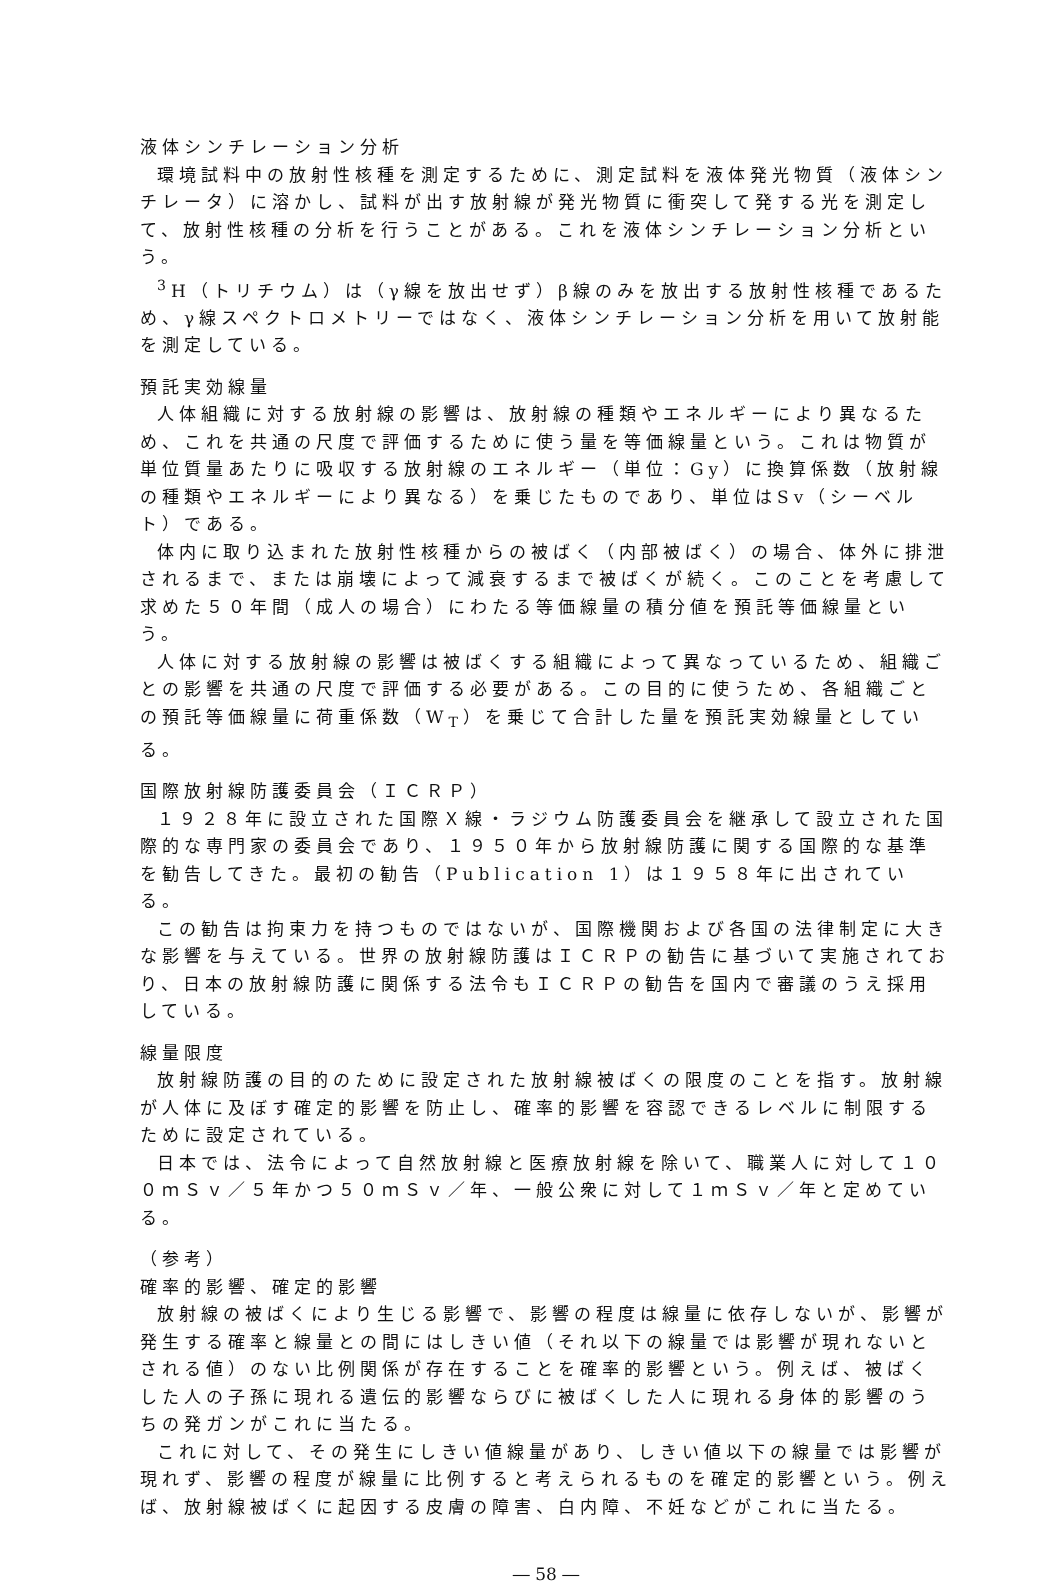液体シンチレーション分析
環境試料中の放射性核種を測定するために、測定試料を液体発光物質（液体シンチレータ）に溶かし、試料が出す放射線が発光物質に衝突して発する光を測定して、放射性核種の分析を行うことがある。これを液体シンチレーション分析という。
<sup>3</sup>H（トリチウム）は（γ線を放出せず）β線のみを放出する放射性核種であるため、γ線スペクトロメトリーではなく、液体シンチレーション分析を用いて放射能を測定している。
預託実効線量
人体組織に対する放射線の影響は、放射線の種類やエネルギーにより異なるため、これを共通の尺度で評価するために使う量を等価線量という。これは物質が単位質量あたりに吸収する放射線のエネルギー（単位：Gy）に換算係数（放射線の種類やエネルギーにより異なる）を乗じたものであり、単位はSv（シーベルト）である。
体内に取り込まれた放射性核種からの被ばく（内部被ばく）の場合、体外に排泄されるまで、または崩壊によって減衰するまで被ばくが続く。このことを考慮して求めた５０年間（成人の場合）にわたる等価線量の積分値を預託等価線量という。
人体に対する放射線の影響は被ばくする組織によって異なっているため、組織ごとの影響を共通の尺度で評価する必要がある。この目的に使うため、各組織ごとの預託等価線量に荷重係数（W<sub>T</sub>）を乗じて合計した量を預託実効線量としている。
国際放射線防護委員会（ＩＣＲＰ）
１９２８年に設立された国際Ｘ線・ラジウム防護委員会を継承して設立された国際的な専門家の委員会であり、１９５０年から放射線防護に関する国際的な基準を勧告してきた。最初の勧告（Publication 1）は１９５８年に出されている。
この勧告は拘束力を持つものではないが、国際機関および各国の法律制定に大きな影響を与えている。世界の放射線防護はＩＣＲＰの勧告に基づいて実施されており、日本の放射線防護に関係する法令もＩＣＲＰの勧告を国内で審議のうえ採用している。
線量限度
放射線防護の目的のために設定された放射線被ばくの限度のことを指す。放射線が人体に及ぼす確定的影響を防止し、確率的影響を容認できるレベルに制限するために設定されている。
日本では、法令によって自然放射線と医療放射線を除いて、職業人に対して１００ｍＳｖ／５年かつ５０ｍＳｖ／年、一般公衆に対して１ｍＳｖ／年と定めている。
（参考）
確率的影響、確定的影響
放射線の被ばくにより生じる影響で、影響の程度は線量に依存しないが、影響が発生する確率と線量との間にはしきい値（それ以下の線量では影響が現れないとされる値）のない比例関係が存在することを確率的影響という。例えば、被ばくした人の子孫に現れる遺伝的影響ならびに被ばくした人に現れる身体的影響のうちの発ガンがこれに当たる。
これに対して、その発生にしきい値線量があり、しきい値以下の線量では影響が現れず、影響の程度が線量に比例すると考えられるものを確定的影響という。例えば、放射線被ばくに起因する皮膚の障害、白内障、不妊などがこれに当たる。
― 58 ―